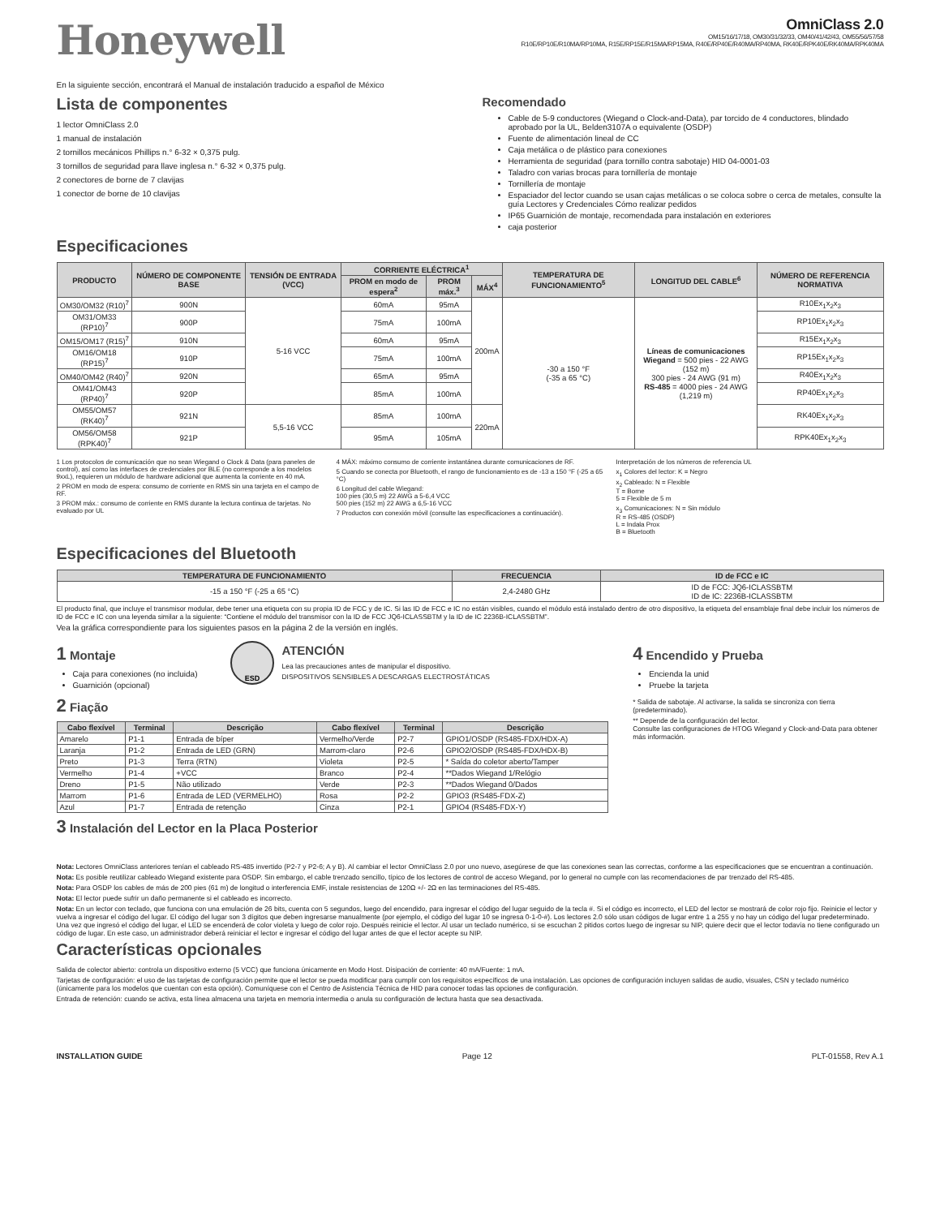Honeywell
OmniClass 2.0
OM15/16/17/18, OM30/31/32/33, OM40/41/42/43, OM55/56/57/58
R10E/RP10E/R10MA/RP10MA, R15E/RP15E/R15MA/RP15MA, R40E/RP40E/R40MA/RP40MA, RK40E/RPK40E/RK40MA/RPK40MA
En la siguiente sección, encontrará el Manual de instalación traducido a español de México
Lista de componentes
1 lector OmniClass 2.0
1 manual de instalación
2 tornillos mecánicos Phillips n.° 6-32 × 0,375 pulg.
3 tornillos de seguridad para llave inglesa n.° 6-32 × 0,375 pulg.
2 conectores de borne de 7 clavijas
1 conector de borne de 10 clavijas
Recomendado
Cable de 5-9 conductores (Wiegand o Clock-and-Data), par torcido de 4 conductores, blindado aprobado por la UL, Belden3107A o equivalente (OSDP)
Fuente de alimentación lineal de CC
Caja metálica o de plástico para conexiones
Herramienta de seguridad (para tornillo contra sabotaje) HID 04-0001-03
Taladro con varias brocas para tornillería de montaje
Tornillería de montaje
Espaciador del lector cuando se usan cajas metálicas o se coloca sobre o cerca de metales, consulte la guía Lectores y Credenciales Cómo realizar pedidos
IP65 Guarnición de montaje, recomendada para instalación en exteriores
caja posterior
Especificaciones
| PRODUCTO | NÚMERO DE COMPONENTE BASE | TENSIÓN DE ENTRADA (VCC) | CORRIENTE ELÉCTRICA<sup>1</sup> | | | TEMPERATURA DE FUNCIONAMIENTO<sup>5</sup> | LONGITUD DEL CABLE<sup>6</sup> | NÚMERO DE REFERENCIA NORMATIVA |
| --- | --- | --- | --- | --- | --- | --- | --- | --- |
| | | | PROM en modo de espera<sup>2</sup> | PROM máx.<sup>3</sup> | MÁX<sup>4</sup> | | | |
| OM30/OM32 (R10)<sup>7</sup> | 900N | 5-16 VCC | 60mA | 95mA | 200mA | -30 a 150 °F (-35 a 65 °C) | Líneas de comunicaciones Wiegand = 500 pies - 22 AWG (152 m) 300 pies - 24 AWG (91 m) RS-485 = 4000 pies - 24 AWG (1,219 m) | R10Ex<sub>1</sub>x<sub>2</sub>x<sub>3</sub> |
| OM31/OM33 (RP10)<sup>7</sup> | 900P | | 75mA | 100mA | | | | RP10Ex<sub>1</sub>x<sub>2</sub>x<sub>3</sub> |
| OM15/OM17 (R15)<sup>7</sup> | 910N | | 60mA | 95mA | | | | R15Ex<sub>1</sub>x<sub>2</sub>x<sub>3</sub> |
| OM16/OM18 (RP15)<sup>7</sup> | 910P | | 75mA | 100mA | | | | RP15Ex<sub>1</sub>x<sub>2</sub>x<sub>3</sub> |
| OM40/OM42 (R40)<sup>7</sup> | 920N | | 65mA | 95mA | | | | R40Ex<sub>1</sub>x<sub>2</sub>x<sub>3</sub> |
| OM41/OM43 (RP40)<sup>7</sup> | 920P | | 85mA | 100mA | | | | RP40Ex<sub>1</sub>x<sub>2</sub>x<sub>3</sub> |
| OM55/OM57 (RK40)<sup>7</sup> | 921N | 5,5-16 VCC | 85mA | 100mA | 220mA | | | RK40Ex<sub>1</sub>x<sub>2</sub>x<sub>3</sub> |
| OM56/OM58 (RPK40)<sup>7</sup> | 921P | | 95mA | 105mA | | | | RPK40Ex<sub>1</sub>x<sub>2</sub>x<sub>3</sub> |
1 Los protocolos de comunicación que no sean Wiegand o Clock & Data (para paneles de control), así como las interfaces de credenciales por BLE (no corresponde a los modelos 9xxL), requieren un módulo de hardware adicional que aumenta la corriente en 40 mA.
2 PROM en modo de espera: consumo de corriente en RMS sin una tarjeta en el campo de RF.
3 PROM máx.: consumo de corriente en RMS durante la lectura continua de tarjetas. No evaluado por UL
4 MÁX: máximo consumo de corriente instantánea durante comunicaciones de RF.
5 Cuando se conecta por Bluetooth, el rango de funcionamiento es de -13 a 150 °F (-25 a 65 °C)
6 Longitud del cable Wiegand:
100 pies (30,5 m) 22 AWG a 5-6,4 VCC
500 pies (152 m) 22 AWG a 6,5-16 VCC
7 Productos con conexión móvil (consulte las especificaciones a continuación).
Interpretación de los números de referencia UL
x<sub>1</sub> Colores del lector: K = Negro
x<sub>2</sub> Cableado: N = Flexible
T = Borne
5 = Flexible de 5 m
x<sub>3</sub> Comunicaciones: N = Sin módulo
R = RS-485 (OSDP)
L = Indala Prox
B = Bluetooth
Especificaciones del Bluetooth
| TEMPERATURA DE FUNCIONAMIENTO | FRECUENCIA | ID de FCC e IC |
| --- | --- | --- |
| -15 a 150 °F (-25 a 65 °C) | 2,4-2480 GHz | ID de FCC: JQ6-ICLASSBTM ID de IC: 2236B-ICLASSBTM |
El producto final, que incluye el transmisor modular, debe tener una etiqueta con su propia ID de FCC y de IC. Si las ID de FCC e IC no están visibles, cuando el módulo está instalado dentro de otro dispositivo, la etiqueta del ensamblaje final debe incluir los números de ID de FCC e IC con una leyenda similar a la siguiente: “Contiene el módulo del transmisor con la ID de FCC JQ6-ICLASSBTM y la ID de IC 2236B-ICLASSBTM”.
Vea la gráfica correspondiente para los siguientes pasos en la página 2 de la versión en inglés.
1 Montaje
Caja para conexiones (no incluida)
Guarnición (opcional)
ESD
ATENCIÓN
Lea las precauciones antes de manipular el dispositivo.
DISPOSITIVOS SENSIBLES A DESCARGAS ELECTROSTÁTICAS
2 Fiação
| Cabo flexível | Terminal | Descrição | Cabo flexível | Terminal | Descrição |
| --- | --- | --- | --- | --- | --- |
| Amarelo | P1-1 | Entrada de bíper | Vermelho/Verde | P2-7 | GPIO1/OSDP (RS485-FDX/HDX-A) |
| Laranja | P1-2 | Entrada de LED (GRN) | Marrom-claro | P2-6 | GPIO2/OSDP (RS485-FDX/HDX-B) |
| Preto | P1-3 | Terra (RTN) | Violeta | P2-5 | * Saída do coletor aberto/Tamper |
| Vermelho | P1-4 | +VCC | Branco | P2-4 | **Dados Wiegand 1/Relógio |
| Dreno | P1-5 | Não utilizado | Verde | P2-3 | **Dados Wiegand 0/Dados |
| Marrom | P1-6 | Entrada de LED (VERMELHO) | Rosa | P2-2 | GPIO3 (RS485-FDX-Z) |
| Azul | P1-7 | Entrada de retenção | Cinza | P2-1 | GPIO4 (RS485-FDX-Y) |
3 Instalación del Lector en la Placa Posterior
4 Encendido y Prueba
Encienda la unid
Pruebe la tarjeta
* Salida de sabotaje. Al activarse, la salida se sincroniza con tierra (predeterminado).
** Depende de la configuración del lector.
Consulte las configuraciones de HTOG Wiegand y Clock-and-Data para obtener más información.
Nota: Lectores OmniClass anteriores tenían el cableado RS-485 invertido (P2-7 y P2-6; A y B). Al cambiar el lector OmniClass 2.0 por uno nuevo, asegúrese de que las conexiones sean las correctas, conforme a las especificaciones que se encuentran a continuación.
Nota: Es posible reutilizar cableado Wiegand existente para OSDP. Sin embargo, el cable trenzado sencillo, típico de los lectores de control de acceso Wiegand, por lo general no cumple con las recomendaciones de par trenzado del RS-485.
Nota: Para OSDP los cables de más de 200 pies (61 m) de longitud o interferencia EMF, instale resistencias de 120Ω +/- 2Ω en las terminaciones del RS-485.
Nota: El lector puede sufrir un daño permanente si el cableado es incorrecto.
Nota: En un lector con teclado, que funciona con una emulación de 26 bits, cuenta con 5 segundos, luego del encendido, para ingresar el código del lugar seguido de la tecla #. Si el código es incorrecto, el LED del lector se mostrará de color rojo fijo. Reinicie el lector y vuelva a ingresar el código del lugar. El código del lugar son 3 dígitos que deben ingresarse manualmente (por ejemplo, el código del lugar 10 se ingresa 0-1-0-#). Los lectores 2.0 sólo usan códigos de lugar entre 1 a 255 y no hay un código del lugar predeterminado. Una vez que ingresó el código del lugar, el LED se encenderá de color violeta y luego de color rojo. Después reinicie el lector. Al usar un teclado numérico, si se escuchan 2 pitidos cortos luego de ingresar su NIP, quiere decir que el lector todavía no tiene configurado un código de lugar. En este caso, un administrador deberá reiniciar el lector e ingresar el código del lugar antes de que el lector acepte su NIP.
Características opcionales
Salida de colector abierto: controla un dispositivo externo (5 VCC) que funciona únicamente en Modo Host. Disipación de corriente: 40 mA/Fuente: 1 mA.
Tarjetas de configuración: el uso de las tarjetas de configuración permite que el lector se pueda modificar para cumplir con los requisitos específicos de una instalación. Las opciones de configuración incluyen salidas de audio, visuales, CSN y teclado numérico (únicamente para los modelos que cuentan con esta opción). Comuníquese con el Centro de Asistencia Técnica de HID para conocer todas las opciones de configuración.
Entrada de retención: cuando se activa, esta línea almacena una tarjeta en memoria intermedia o anula su configuración de lectura hasta que sea desactivada.
INSTALLATION GUIDE Page 12 PLT-01558, Rev A.1